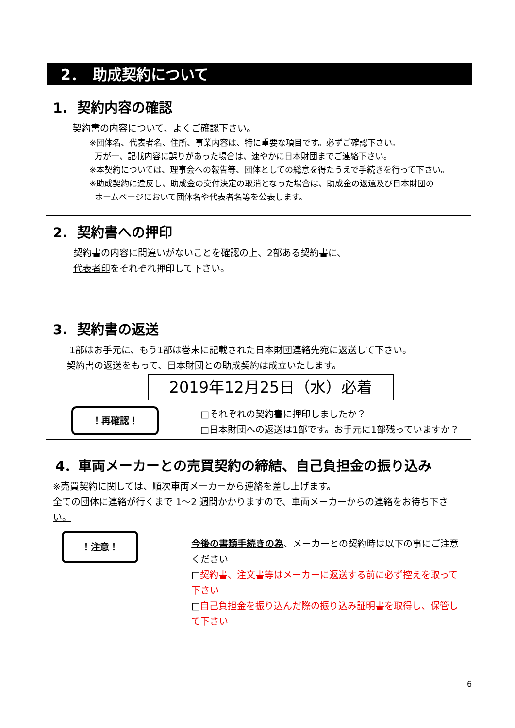2．　助成契約について
1. 契約内容の確認
契約書の内容について、よくご確認下さい。
※団体名、代表者名、住所、事業内容は、特に重要な項目です。必ずご確認下さい。
万が一、記載内容に誤りがあった場合は、速やかに日本財団までご連絡下さい。
※本契約については、理事会への報告等、団体としての総意を得たうえで手続きを行って下さい。
※助成契約に違反し、助成金の交付決定の取消となった場合は、助成金の返還及び日本財団の
ホームページにおいて団体名や代表者名等を公表します。
2. 契約書への押印
契約書の内容に間違いがないことを確認の上、2部ある契約書に、
代表者印をそれぞれ押印して下さい。
3. 契約書の返送
1部はお手元に、もう1部は巻末に記載された日本財団連絡先宛に返送して下さい。
契約書の返送をもって、日本財団との助成契約は成立いたします。
2019年12月25日（水）必着
！再確認！
□それぞれの契約書に押印しましたか？
□日本財団への返送は1部です。お手元に1部残っていますか？
4．車両メーカーとの売買契約の締結、自己負担金の振り込み
※売買契約に関しては、順次車両メーカーから連絡を差し上げます。
全ての団体に連絡が行くまで 1～2 週間かかりますので、車両メーカーからの連絡をお待ち下さい。
！注意！
今後の書類手続きの為、メーカーとの契約時は以下の事にご注意ください
□契約書、注文書等はメーカーに返送する前に必ず控えを取って下さい
□自己負担金を振り込んだ際の振り込み証明書を取得し、保管して下さい
6